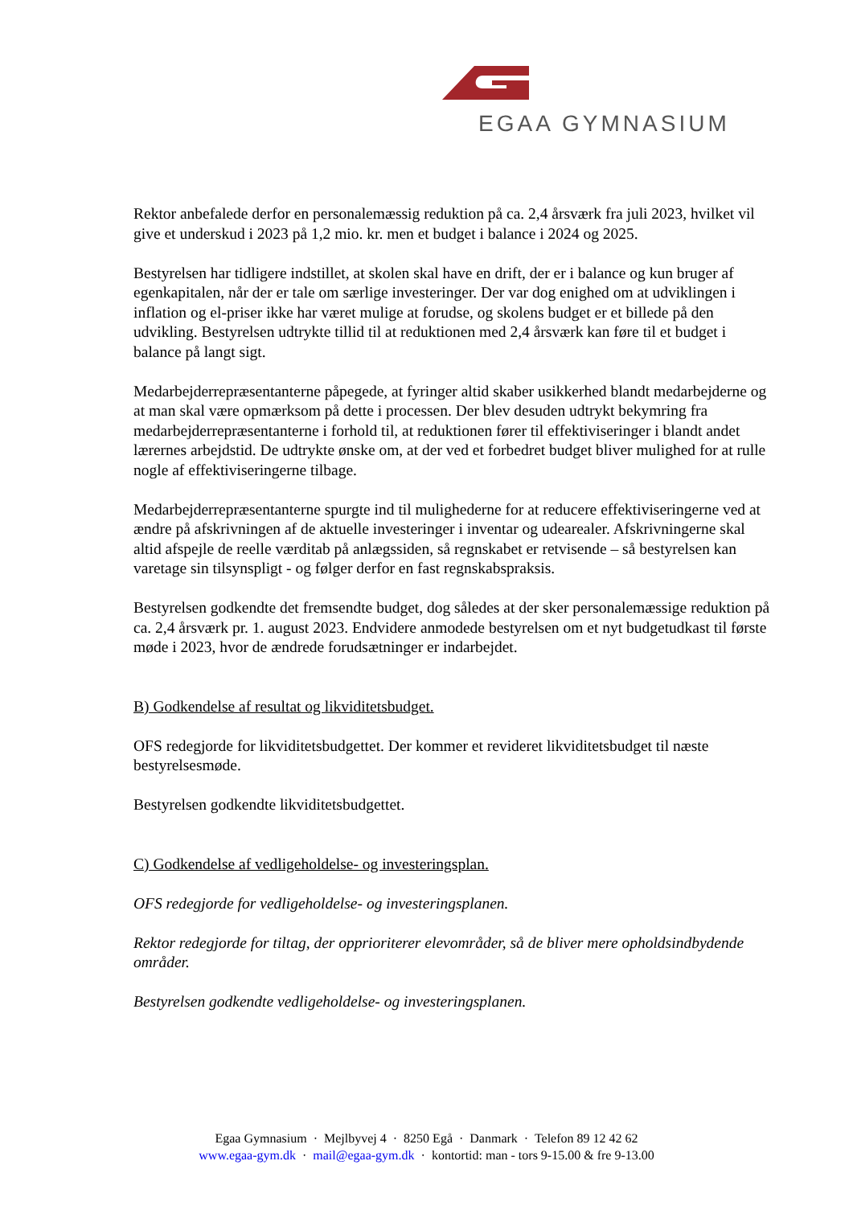EGAA GYMNASIUM
Rektor anbefalede derfor en personalemæssig reduktion på ca. 2,4 årsværk fra juli 2023, hvilket vil give et underskud i 2023 på 1,2 mio. kr. men et budget i balance i 2024 og 2025.
Bestyrelsen har tidligere indstillet, at skolen skal have en drift, der er i balance og kun bruger af egenkapitalen, når der er tale om særlige investeringer. Der var dog enighed om at udviklingen i inflation og el-priser ikke har været mulige at forudse, og skolens budget er et billede på den udvikling. Bestyrelsen udtrykte tillid til at reduktionen med 2,4 årsværk kan føre til et budget i balance på langt sigt.
Medarbejderrepræsentanterne påpegede, at fyringer altid skaber usikkerhed blandt medarbejderne og at man skal være opmærksom på dette i processen. Der blev desuden udtrykt bekymring fra medarbejderrepræsentanterne i forhold til, at reduktionen fører til effektiviseringer i blandt andet lærernes arbejdstid. De udtrykte ønske om, at der ved et forbedret budget bliver mulighed for at rulle nogle af effektiviseringerne tilbage.
Medarbejderrepræsentanterne spurgte ind til mulighederne for at reducere effektiviseringerne ved at ændre på afskrivningen af de aktuelle investeringer i inventar og udearealer. Afskrivningerne skal altid afspejle de reelle værditab på anlægssiden, så regnskabet er retvisende – så bestyrelsen kan varetage sin tilsynspligt - og følger derfor en fast regnskabspraksis.
Bestyrelsen godkendte det fremsendte budget, dog således at der sker personalemæssige reduktion på ca. 2,4 årsværk pr. 1. august 2023. Endvidere anmodede bestyrelsen om et nyt budgetudkast til første møde i 2023, hvor de ændrede forudsætninger er indarbejdet.
B) Godkendelse af resultat og likviditetsbudget.
OFS redegjorde for likviditetsbudgettet. Der kommer et revideret likviditetsbudget til næste bestyrelsesmøde.
Bestyrelsen godkendte likviditetsbudgettet.
C) Godkendelse af vedligeholdelse- og investeringsplan.
OFS redegjorde for vedligeholdelse- og investeringsplanen.
Rektor redegjorde for tiltag, der opprioriterer elevområder, så de bliver mere opholdsindbydende områder.
Bestyrelsen godkendte vedligeholdelse- og investeringsplanen.
Egaa Gymnasium · Mejlbyvej 4 · 8250 Egå · Danmark · Telefon 89 12 42 62
www.egaa-gym.dk · mail@egaa-gym.dk · kontortid: man - tors 9-15.00 & fre 9-13.00